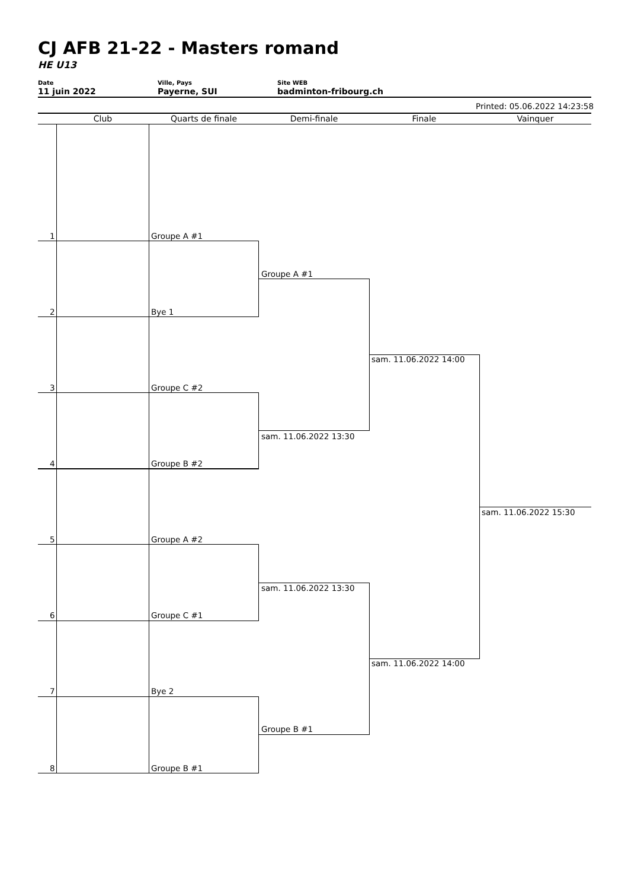CJ AFB 21-22 - Masters romand
HE U13
Date
11 juin 2022
Ville, Pays
Payerne, SUI
Site WEB
badminton-fribourg.ch
Printed: 05.06.2022 14:23:58
Club Quarts de finale Demi-finale Finale Vainquer
1 Groupe A #1
2 Bye 1
3 Groupe C #2
4 Groupe B #2
5 Groupe A #2
6 Groupe C #1
7 Bye 2
8 Groupe B #1
Groupe A #1
sam. 11.06.2022 13:30
sam. 11.06.2022 13:30
Groupe B #1
sam. 11.06.2022 14:00
sam. 11.06.2022 14:00
sam. 11.06.2022 15:30